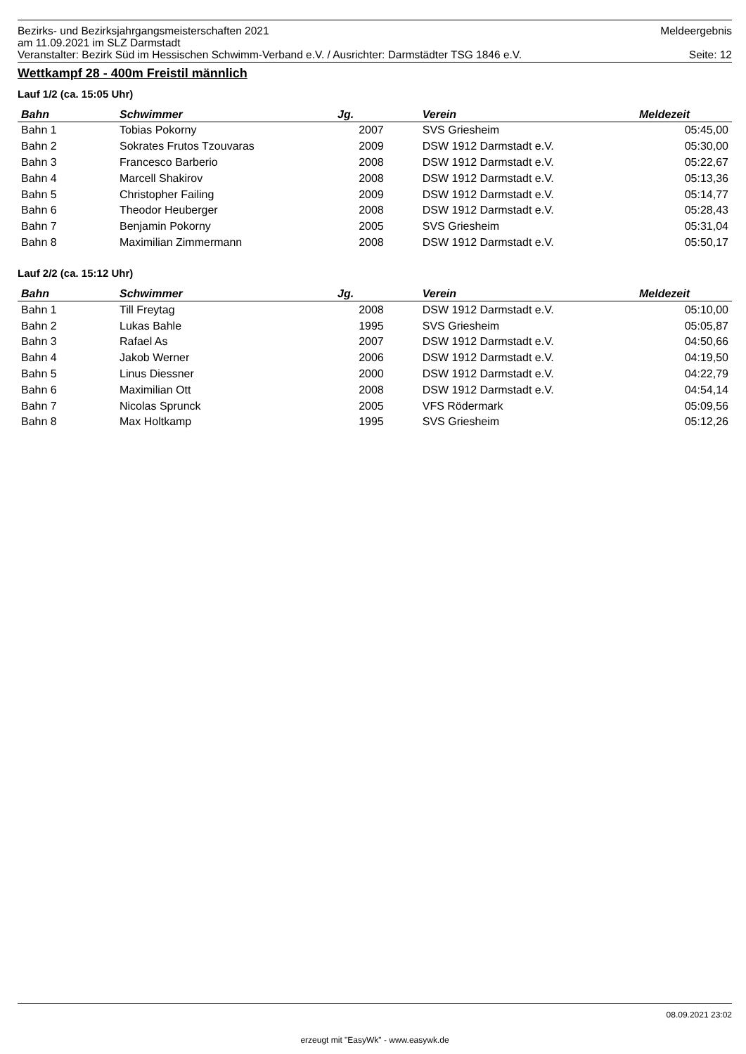Bezirks- und Bezirksjahrgangsmeisterschaften 2021 Meldeergebnis
am 11.09.2021 im SLZ Darmstadt
Veranstalter: Bezirk Süd im Hessischen Schwimm-Verband e.V. / Ausrichter: Darmstädter TSG 1846 e.V. Seite: 12
Wettkampf 28 - 400m Freistil männlich
Lauf 1/2 (ca. 15:05 Uhr)
| Bahn | Schwimmer | Jg. | Verein | Meldezeit |
| --- | --- | --- | --- | --- |
| Bahn 1 | Tobias Pokorny | 2007 | SVS Griesheim | 05:45,00 |
| Bahn 2 | Sokrates Frutos Tzouvaras | 2009 | DSW 1912 Darmstadt e.V. | 05:30,00 |
| Bahn 3 | Francesco Barberio | 2008 | DSW 1912 Darmstadt e.V. | 05:22,67 |
| Bahn 4 | Marcell Shakirov | 2008 | DSW 1912 Darmstadt e.V. | 05:13,36 |
| Bahn 5 | Christopher Failing | 2009 | DSW 1912 Darmstadt e.V. | 05:14,77 |
| Bahn 6 | Theodor Heuberger | 2008 | DSW 1912 Darmstadt e.V. | 05:28,43 |
| Bahn 7 | Benjamin Pokorny | 2005 | SVS Griesheim | 05:31,04 |
| Bahn 8 | Maximilian Zimmermann | 2008 | DSW 1912 Darmstadt e.V. | 05:50,17 |
Lauf 2/2 (ca. 15:12 Uhr)
| Bahn | Schwimmer | Jg. | Verein | Meldezeit |
| --- | --- | --- | --- | --- |
| Bahn 1 | Till Freytag | 2008 | DSW 1912 Darmstadt e.V. | 05:10,00 |
| Bahn 2 | Lukas Bahle | 1995 | SVS Griesheim | 05:05,87 |
| Bahn 3 | Rafael As | 2007 | DSW 1912 Darmstadt e.V. | 04:50,66 |
| Bahn 4 | Jakob Werner | 2006 | DSW 1912 Darmstadt e.V. | 04:19,50 |
| Bahn 5 | Linus Diessner | 2000 | DSW 1912 Darmstadt e.V. | 04:22,79 |
| Bahn 6 | Maximilian Ott | 2008 | DSW 1912 Darmstadt e.V. | 04:54,14 |
| Bahn 7 | Nicolas Sprunck | 2005 | VFS Rödermark | 05:09,56 |
| Bahn 8 | Max Holtkamp | 1995 | SVS Griesheim | 05:12,26 |
08.09.2021 23:02
erzeugt mit "EasyWk" - www.easywk.de